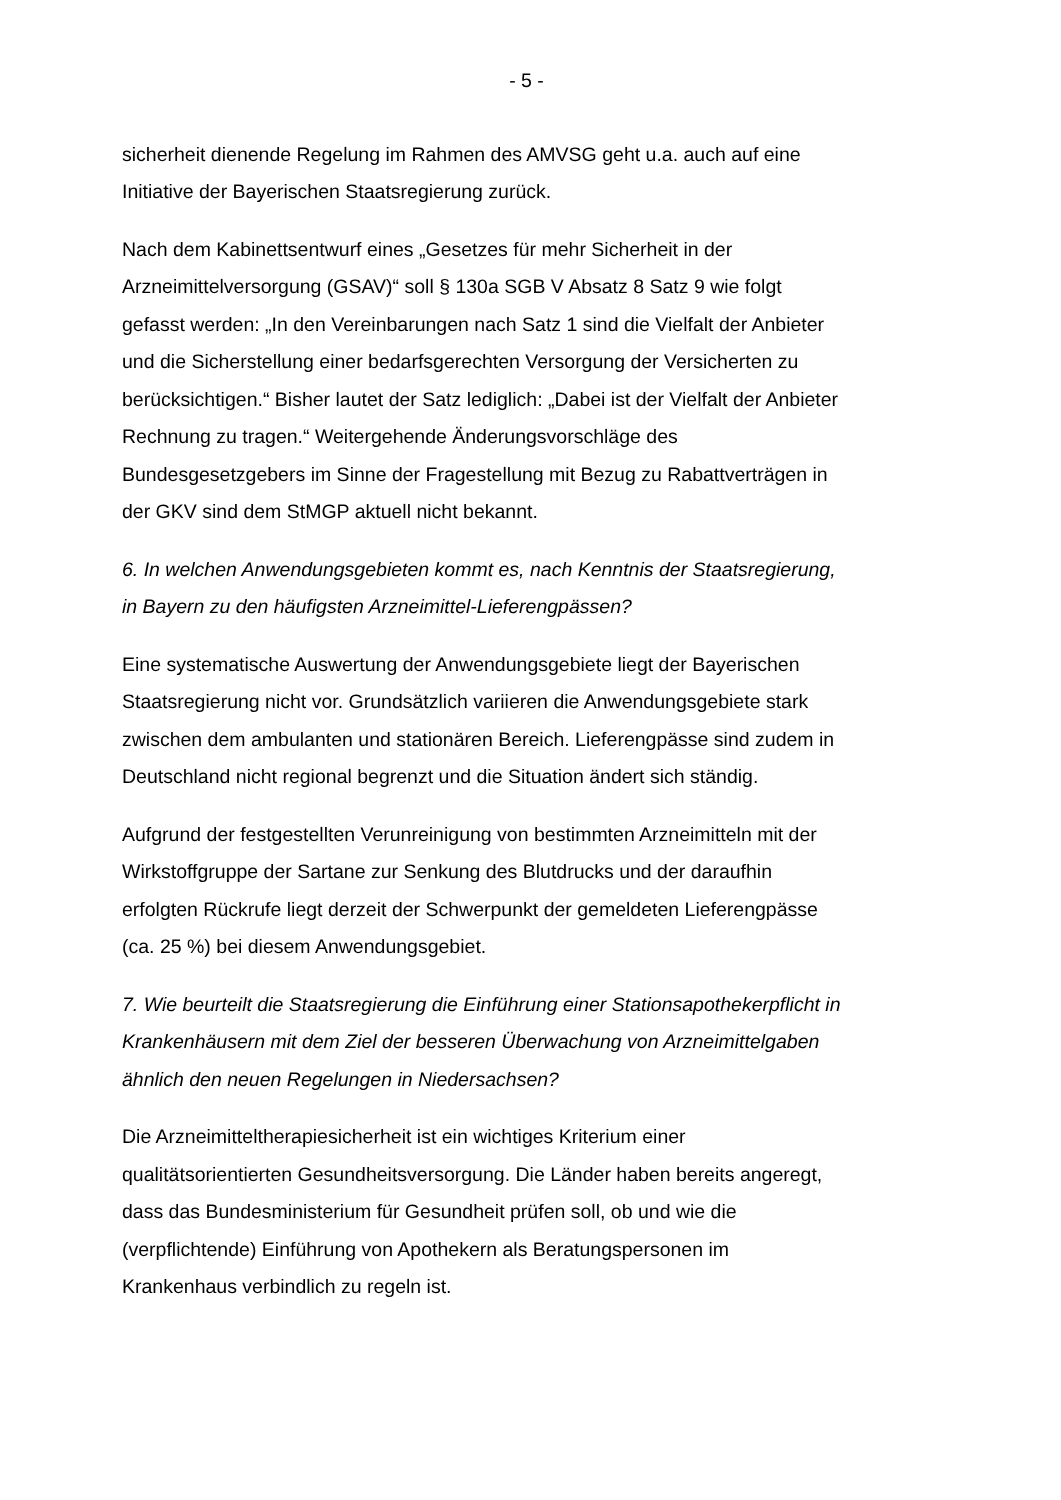- 5 -
sicherheit dienende Regelung im Rahmen des AMVSG geht u.a. auch auf eine Initiative der Bayerischen Staatsregierung zurück.
Nach dem Kabinettsentwurf eines „Gesetzes für mehr Sicherheit in der Arzneimittelversorgung (GSAV)“ soll § 130a SGB V Absatz 8 Satz 9 wie folgt gefasst werden: „In den Vereinbarungen nach Satz 1 sind die Vielfalt der Anbieter und die Sicherstellung einer bedarfsgerechten Versorgung der Versicherten zu berücksichtigen.“ Bisher lautet der Satz lediglich: „Dabei ist der Vielfalt der Anbieter Rechnung zu tragen.“ Weitergehende Änderungsvorschläge des Bundesgesetzgebers im Sinne der Fragestellung mit Bezug zu Rabattverträgen in der GKV sind dem StMGP aktuell nicht bekannt.
6. In welchen Anwendungsgebieten kommt es, nach Kenntnis der Staatsregierung, in Bayern zu den häufigsten Arzneimittel-Lieferengpässen?
Eine systematische Auswertung der Anwendungsgebiete liegt der Bayerischen Staatsregierung nicht vor. Grundsätzlich variieren die Anwendungsgebiete stark zwischen dem ambulanten und stationären Bereich. Lieferengpässe sind zudem in Deutschland nicht regional begrenzt und die Situation ändert sich ständig.
Aufgrund der festgestellten Verunreinigung von bestimmten Arzneimitteln mit der Wirkstoffgruppe der Sartane zur Senkung des Blutdrucks und der daraufhin erfolgten Rückrufe liegt derzeit der Schwerpunkt der gemeldeten Lieferengpässe (ca. 25 %) bei diesem Anwendungsgebiet.
7. Wie beurteilt die Staatsregierung die Einführung einer Stationsapothekerpflicht in Krankenhäusern mit dem Ziel der besseren Überwachung von Arzneimittelgaben ähnlich den neuen Regelungen in Niedersachsen?
Die Arzneimitteltherapiesicherheit ist ein wichtiges Kriterium einer qualitätsorientierten Gesundheitsversorgung. Die Länder haben bereits angeregt, dass das Bundesministerium für Gesundheit prüfen soll, ob und wie die (verpflichtende) Einführung von Apothekern als Beratungspersonen im Krankenhaus verbindlich zu regeln ist.